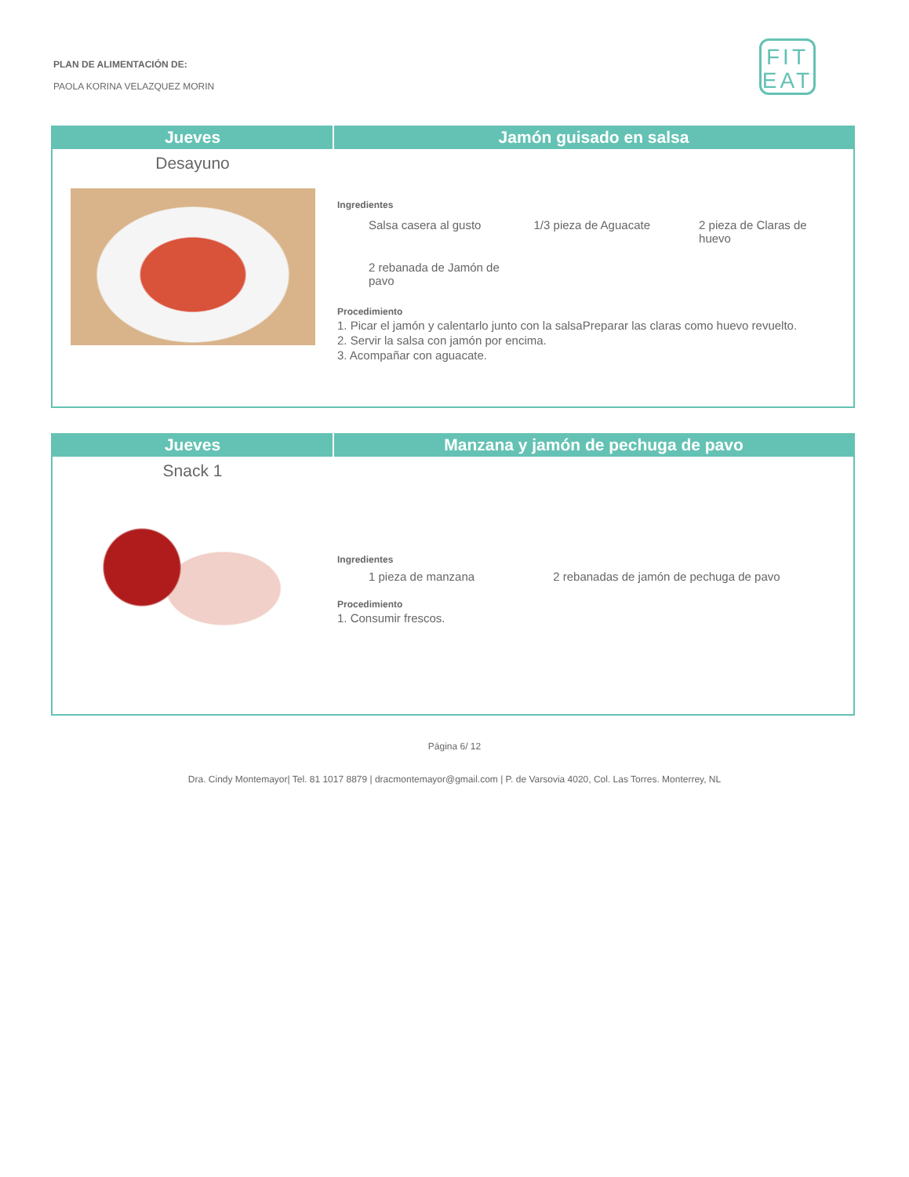PLAN DE ALIMENTACIÓN DE:
PAOLA KORINA VELAZQUEZ MORIN
FIT
EAT
Jueves Jamón guisado en salsa
Desayuno
Ingredientes
Salsa casera al gusto
1/3 pieza de Aguacate
2 pieza de Claras de huevo
2 rebanada de Jamón de pavo
Procedimiento
1. Picar el jamón y calentarlo junto con la salsaPreparar las claras como huevo revuelto.
2. Servir la salsa con jamón por encima.
3. Acompañar con aguacate.
Jueves Manzana y jamón de pechuga de pavo
Snack 1
Ingredientes
1 pieza de manzana
2 rebanadas de jamón de pechuga de pavo
Procedimiento
1. Consumir frescos.
Página 6/ 12
Dra. Cindy Montemayor| Tel. 81 1017 8879 | dracmontemayor@gmail.com | P. de Varsovia 4020, Col. Las Torres. Monterrey, NL